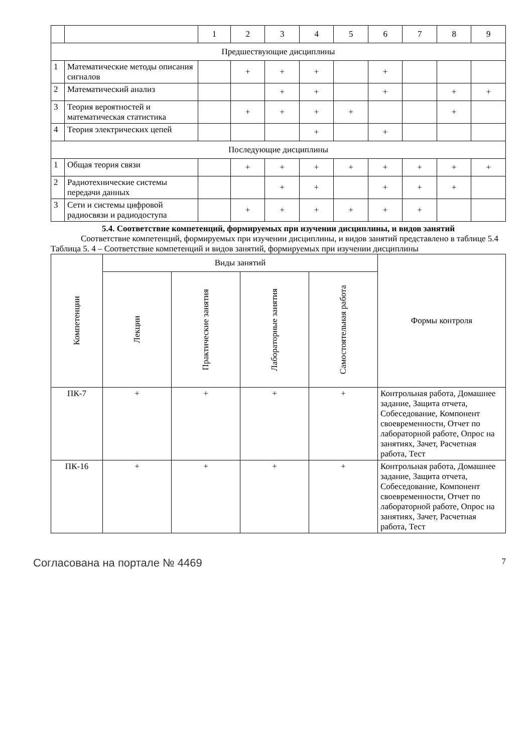| | | 1 | 2 | 3 | 4 | 5 | 6 | 7 | 8 | 9 |
| Предшествующие дисциплины | | | | | | | | | | |
| 1 | Математические методы описания сигналов | | + | + | + | | + | | | |
| 2 | Математический анализ | | | + | + | | + | | + | + |
| 3 | Теория вероятностей и математическая статистика | | + | + | + | + | | | + | |
| 4 | Теория электрических цепей | | | | + | | + | | | |
| Последующие дисциплины | | | | | | | | | | |
| 1 | Общая теория связи | | + | + | + | + | + | + | + | + |
| 2 | Радиотехнические системы передачи данных | | | + | + | | + | + | + | |
| 3 | Сети и системы цифровой радиосвязи и радиодоступа | | + | + | + | + | + | + | | |
5.4. Соответствие компетенций, формируемых при изучении дисциплины, и видов занятий
Соответствие компетенций, формируемых при изучении дисциплины, и видов занятий представлено в таблице 5.4
Таблица 5. 4 – Соответствие компетенций и видов занятий, формируемых при изучении дисциплины
| Компетенции | Виды занятий | | | | Формы контроля |
| | Лекции | Практические занятия | Лабораторные занятия | Самостоятельная работа | |
| ПК-7 | + | + | + | + | Контрольная работа, Домашнее задание, Защита отчета, Собеседование, Компонент своевременности, Отчет по лабораторной работе, Опрос на занятиях, Зачет, Расчетная работа, Тест |
| ПК-16 | + | + | + | + | Контрольная работа, Домашнее задание, Защита отчета, Собеседование, Компонент своевременности, Отчет по лабораторной работе, Опрос на занятиях, Зачет, Расчетная работа, Тест |
Согласована на портале № 4469 7